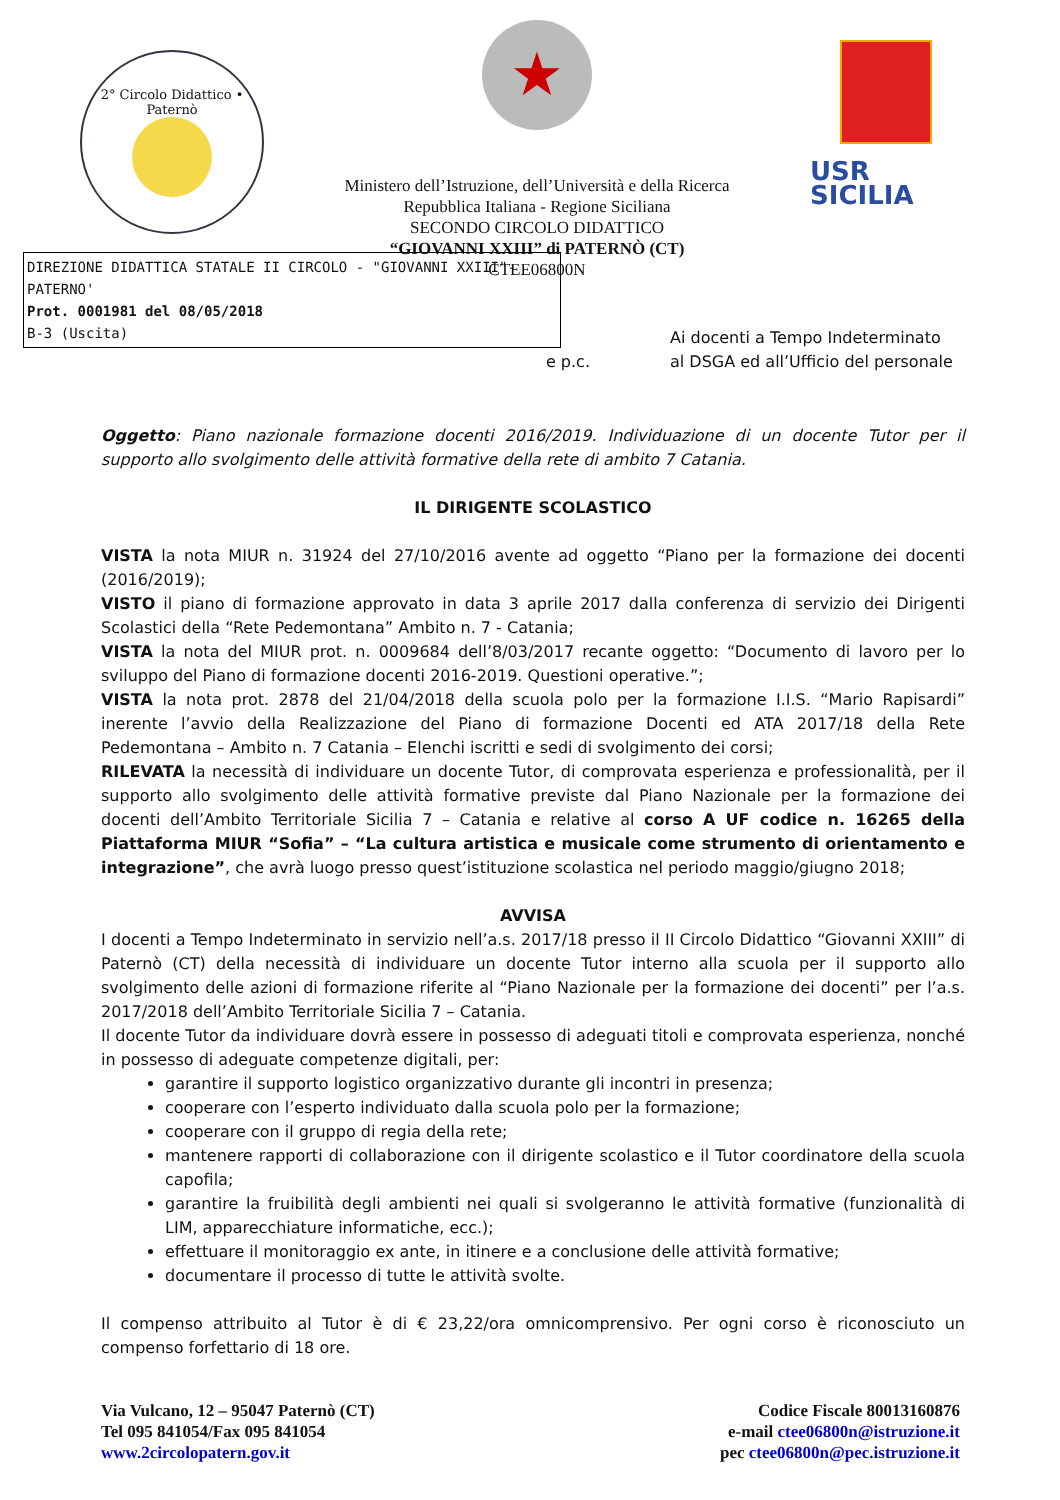2° Circolo Didattico • Paternò
★
Ministero dell’Istruzione, dell’Università e della Ricerca
Repubblica Italiana - Regione Siciliana
SECONDO CIRCOLO DIDATTICO
“GIOVANNI XXIII” di PATERNÒ (CT)
CTEE06800N
USR
SICILIA
DIREZIONE DIDATTICA STATALE II CIRCOLO - "GIOVANNI XXIII"-PATERNO'
Prot. 0001981 del 08/05/2018
B-3 (Uscita)
e p.c.
Ai docenti a Tempo Indeterminato
al DSGA ed all’Ufficio del personale
Oggetto: Piano nazionale formazione docenti 2016/2019. Individuazione di un docente Tutor per il supporto allo svolgimento delle attività formative della rete di ambito 7 Catania.
IL DIRIGENTE SCOLASTICO
VISTA la nota MIUR n. 31924 del 27/10/2016 avente ad oggetto “Piano per la formazione dei docenti (2016/2019);
VISTO il piano di formazione approvato in data 3 aprile 2017 dalla conferenza di servizio dei Dirigenti Scolastici della “Rete Pedemontana” Ambito n. 7 - Catania;
VISTA la nota del MIUR prot. n. 0009684 dell’8/03/2017 recante oggetto: “Documento di lavoro per lo sviluppo del Piano di formazione docenti 2016-2019. Questioni operative.”;
VISTA la nota prot. 2878 del 21/04/2018 della scuola polo per la formazione I.I.S. “Mario Rapisardi” inerente l’avvio della Realizzazione del Piano di formazione Docenti ed ATA 2017/18 della Rete Pedemontana – Ambito n. 7 Catania – Elenchi iscritti e sedi di svolgimento dei corsi;
RILEVATA la necessità di individuare un docente Tutor, di comprovata esperienza e professionalità, per il supporto allo svolgimento delle attività formative previste dal Piano Nazionale per la formazione dei docenti dell’Ambito Territoriale Sicilia 7 – Catania e relative al corso A UF codice n. 16265 della Piattaforma MIUR “Sofia” – “La cultura artistica e musicale come strumento di orientamento e integrazione”, che avrà luogo presso quest’istituzione scolastica nel periodo maggio/giugno 2018;
AVVISA
I docenti a Tempo Indeterminato in servizio nell’a.s. 2017/18 presso il II Circolo Didattico “Giovanni XXIII” di Paternò (CT) della necessità di individuare un docente Tutor interno alla scuola per il supporto allo svolgimento delle azioni di formazione riferite al “Piano Nazionale per la formazione dei docenti” per l’a.s. 2017/2018 dell’Ambito Territoriale Sicilia 7 – Catania.
Il docente Tutor da individuare dovrà essere in possesso di adeguati titoli e comprovata esperienza, nonché in possesso di adeguate competenze digitali, per:
garantire il supporto logistico organizzativo durante gli incontri in presenza;
cooperare con l’esperto individuato dalla scuola polo per la formazione;
cooperare con il gruppo di regia della rete;
mantenere rapporti di collaborazione con il dirigente scolastico e il Tutor coordinatore della scuola capofila;
garantire la fruibilità degli ambienti nei quali si svolgeranno le attività formative (funzionalità di LIM, apparecchiature informatiche, ecc.);
effettuare il monitoraggio ex ante, in itinere e a conclusione delle attività formative;
documentare il processo di tutte le attività svolte.
Il compenso attribuito al Tutor è di € 23,22/ora omnicomprensivo. Per ogni corso è riconosciuto un compenso forfettario di 18 ore.
Via Vulcano, 12 – 95047 Paternò (CT)
Tel 095 841054/Fax 095 841054
www.2circolopatern.gov.it
Codice Fiscale 80013160876
e-mail ctee06800n@istruzione.it
pec ctee06800n@pec.istruzione.it